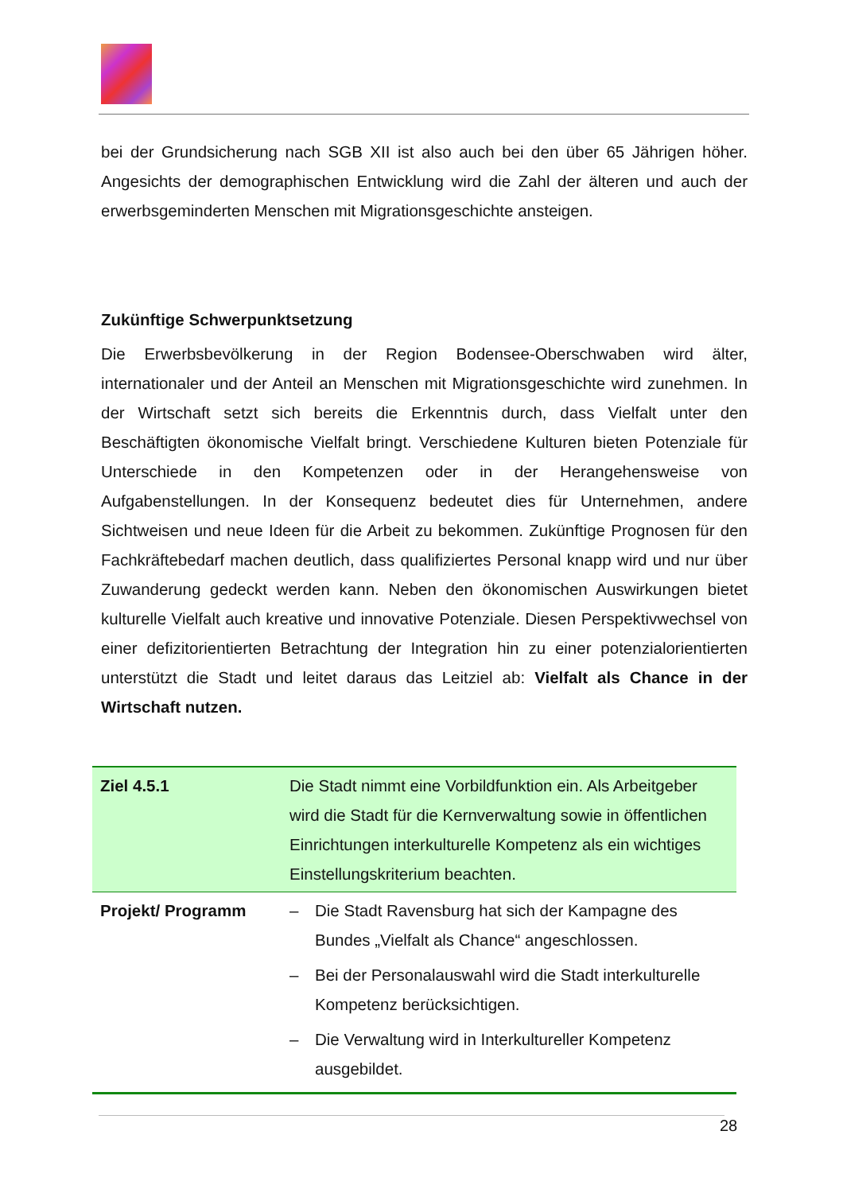bei der Grundsicherung nach SGB XII ist also auch bei den über 65 Jährigen höher. Angesichts der demographischen Entwicklung wird die Zahl der älteren und auch der erwerbsgeminderten Menschen mit Migrationsgeschichte ansteigen.
Zukünftige Schwerpunktsetzung
Die Erwerbsbevölkerung in der Region Bodensee-Oberschwaben wird älter, internationaler und der Anteil an Menschen mit Migrationsgeschichte wird zunehmen. In der Wirtschaft setzt sich bereits die Erkenntnis durch, dass Vielfalt unter den Beschäftigten ökonomische Vielfalt bringt. Verschiedene Kulturen bieten Potenziale für Unterschiede in den Kompetenzen oder in der Herangehensweise von Aufgabenstellungen. In der Konsequenz bedeutet dies für Unternehmen, andere Sichtweisen und neue Ideen für die Arbeit zu bekommen. Zukünftige Prognosen für den Fachkräftebedarf machen deutlich, dass qualifiziertes Personal knapp wird und nur über Zuwanderung gedeckt werden kann. Neben den ökonomischen Auswirkungen bietet kulturelle Vielfalt auch kreative und innovative Potenziale. Diesen Perspektivwechsel von einer defizitorientierten Betrachtung der Integration hin zu einer potenzialorientierten unterstützt die Stadt und leitet daraus das Leitziel ab: Vielfalt als Chance in der Wirtschaft nutzen.
| Ziel 4.5.1 | Die Stadt nimmt eine Vorbildfunktion ein. Als Arbeitgeber wird die Stadt für die Kernverwaltung sowie in öffentlichen Einrichtungen interkulturelle Kompetenz als ein wichtiges Einstellungskriterium beachten. |
| Projekt/ Programm | – Die Stadt Ravensburg hat sich der Kampagne des Bundes „Vielfalt als Chance“ angeschlossen. – Bei der Personalauswahl wird die Stadt interkulturelle Kompetenz berücksichtigen. – Die Verwaltung wird in Interkultureller Kompetenz ausgebildet. |
28